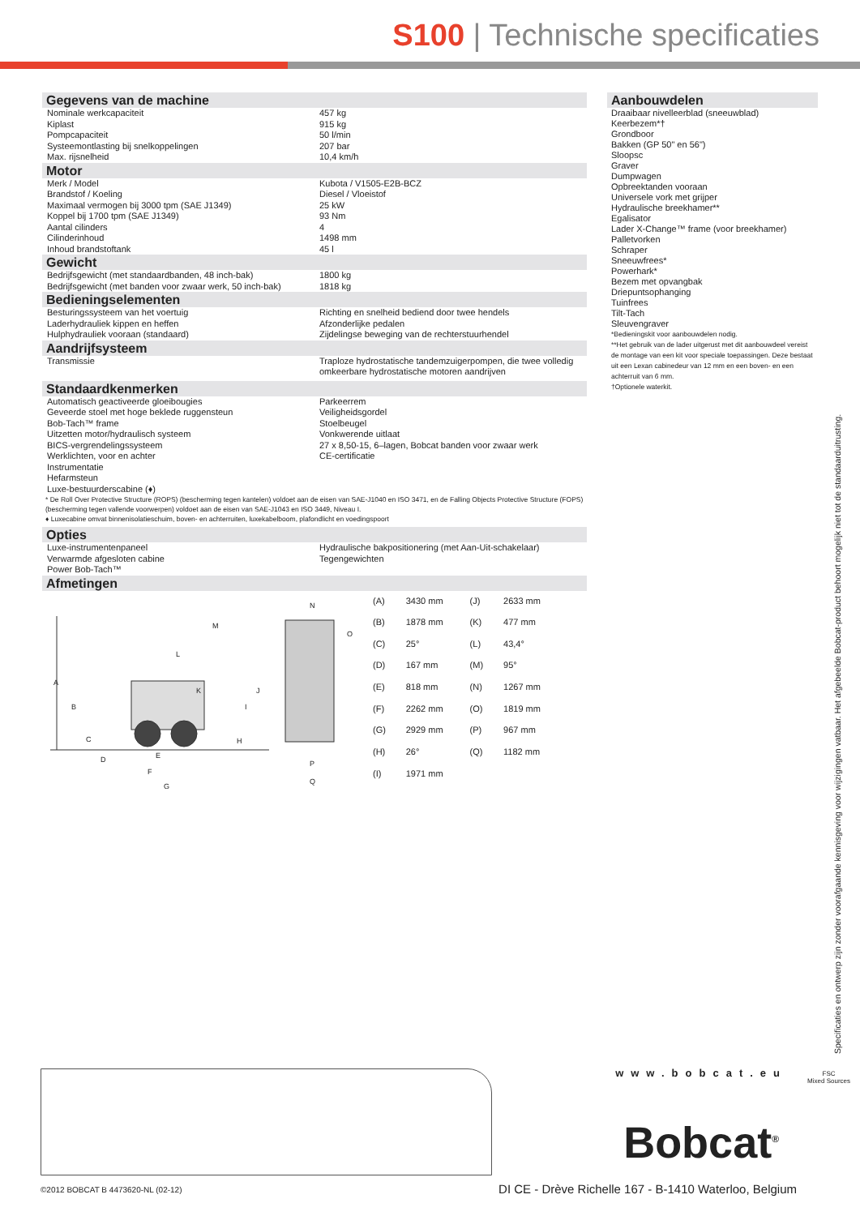S100 | Technische specificaties
Gegevens van de machine
| Nominale werkcapaciteit | 457 kg |
| Kiplast | 915 kg |
| Pompcapaciteit | 50 l/min |
| Systeemontlasting bij snelkoppelingen | 207 bar |
| Max. rijsnelheid | 10,4 km/h |
Motor
| Merk / Model | Kubota / V1505-E2B-BCZ |
| Brandstof / Koeling | Diesel / Vloeistof |
| Maximaal vermogen bij 3000 tpm (SAE J1349) | 25 kW |
| Koppel bij 1700 tpm (SAE J1349) | 93 Nm |
| Aantal cilinders | 4 |
| Cilinderinhoud | 1498 mm |
| Inhoud brandstoftank | 45 l |
Gewicht
| Bedrijfsgewicht (met standaardbanden, 48 inch-bak) | 1800 kg |
| Bedrijfsgewicht (met banden voor zwaar werk, 50 inch-bak) | 1818 kg |
Bedieningselementen
| Besturingssysteem van het voertuig | Richting en snelheid bediend door twee hendels |
| Laderhydrauliek kippen en heffen | Afzonderlijke pedalen |
| Hulphydrauliek vooraan (standaard) | Zijdelingse beweging van de rechterstuurhendel |
Aandrijfsysteem
| Transmissie | Traploze hydrostatische tandemzuigerpompen, die twee volledig omkeerbare hydrostatische motoren aandrijven |
Standaardkenmerken
| Automatisch geactiveerde gloeibougies Geveerde stoel met hoge beklede ruggensteun Bob-Tach™ frame Uitzetten motor/hydraulisch systeem BICS-vergrendelingssysteem Werklichten, voor en achter Instrumentatie Hefarmsteun Luxe-bestuurderscabine (♦) | Parkeerrem Veiligheidsgordel Stoelbeugel Vonkwerende uitlaat 27 x 8,50-15, 6–lagen, Bobcat banden voor zwaar werk CE-certificatie |
* De Roll Over Protective Structure (ROPS) (bescherming tegen kantelen) voldoet aan de eisen van SAE-J1040 en ISO 3471, en de Falling Objects Protective Structure (FOPS) (bescherming tegen vallende voorwerpen) voldoet aan de eisen van SAE-J1043 en ISO 3449, Niveau I.
♦ Luxecabine omvat binnenisolatieschuim, boven- en achterruiten, luxekabelboom, plafondlicht en voedingspoort
Opties
| Luxe-instrumentenpaneel Verwarmde afgesloten cabine Power Bob-Tach™ | Hydraulische bakpositionering (met Aan-Uit-schakelaar) Tegengewichten |
Afmetingen
A
B
C
D
E
F
G
H
I
J
K
L
M
N
O
P
Q
| (A) | 3430 mm | (J) | 2633 mm |
| (B) | 1878 mm | (K) | 477 mm |
| (C) | 25° | (L) | 43,4° |
| (D) | 167 mm | (M) | 95° |
| (E) | 818 mm | (N) | 1267 mm |
| (F) | 2262 mm | (O) | 1819 mm |
| (G) | 2929 mm | (P) | 967 mm |
| (H) | 26° | (Q) | 1182 mm |
| (I) | 1971 mm | | |
Aanbouwdelen
Draaibaar nivelleerblad (sneeuwblad)
Keerbezem*†
Grondboor
Bakken (GP 50" en 56")
Sloopsc
Graver
Dumpwagen
Opbreektanden vooraan
Universele vork met grijper
Hydraulische breekhamer**
Egalisator
Lader X-Change™ frame (voor breekhamer)
Palletvorken
Schraper
Sneeuwfrees*
Powerhark*
Bezem met opvangbak
Driepuntsophanging
Tuinfrees
Tilt-Tach
Sleuvengraver
*Bedieningskit voor aanbouwdelen nodig.
**Het gebruik van de lader uitgerust met dit aanbouwdeel vereist de montage van een kit voor speciale toepassingen. Deze bestaat uit een Lexan cabinedeur van 12 mm en een boven- en een achterruit van 6 mm.
†Optionele waterkit.
Specificaties en ontwerp zijn zonder voorafgaande kennisgeving voor wijzigingen vatbaar. Het afgebeelde Bobcat-product behoort mogelijk niet tot de standaarduitrusting.
www.bobcat.eu
FSC
Mixed Sources
Bobcat<sup>®</sup>
©2012 BOBCAT B 4473620-NL (02-12)
DI CE - Drève Richelle 167 - B-1410 Waterloo, Belgium